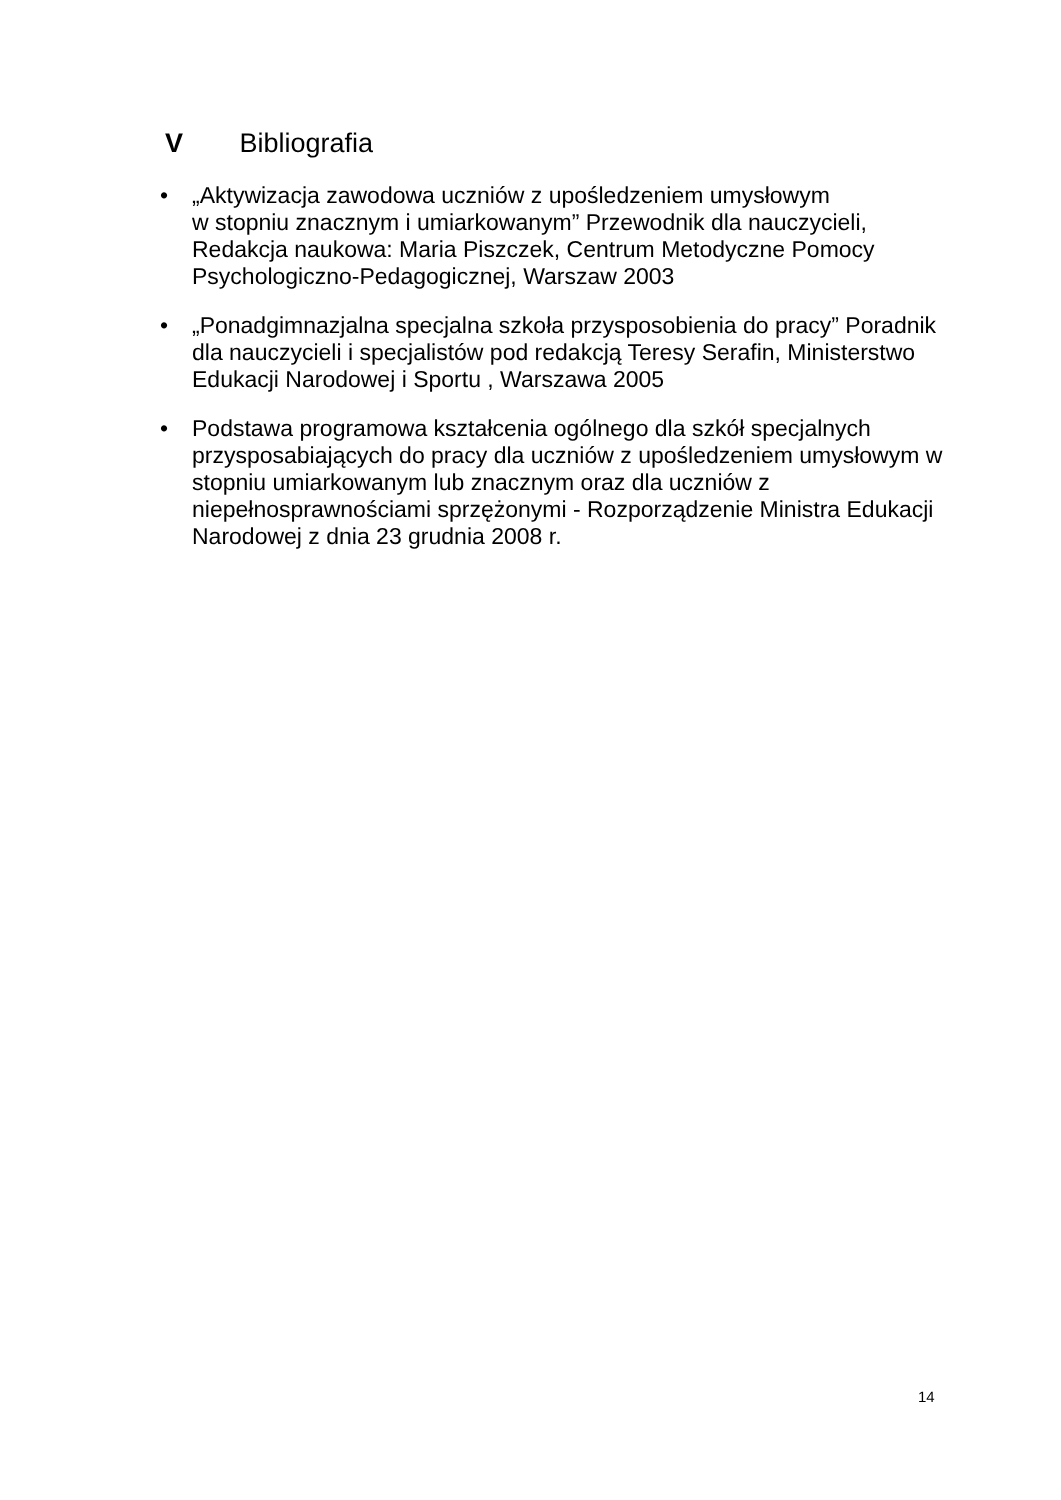V Bibliografia
• „Aktywizacja zawodowa uczniów z upośledzeniem umysłowym
w stopniu znacznym i umiarkowanym” Przewodnik dla nauczycieli, Redakcja naukowa: Maria Piszczek, Centrum Metodyczne Pomocy Psychologiczno-Pedagogicznej, Warszaw 2003
• „Ponadgimnazjalna specjalna szkoła przysposobienia do pracy” Poradnik dla nauczycieli i specjalistów pod redakcją Teresy Serafin, Ministerstwo Edukacji Narodowej i Sportu , Warszawa 2005
• Podstawa programowa kształcenia ogólnego dla szkół specjalnych przysposabiających do pracy dla uczniów z upośledzeniem umysłowym w stopniu umiarkowanym lub znacznym oraz dla uczniów z niepełnosprawnościami sprzężonymi - Rozporządzenie Ministra Edukacji Narodowej z dnia 23 grudnia 2008 r.
14